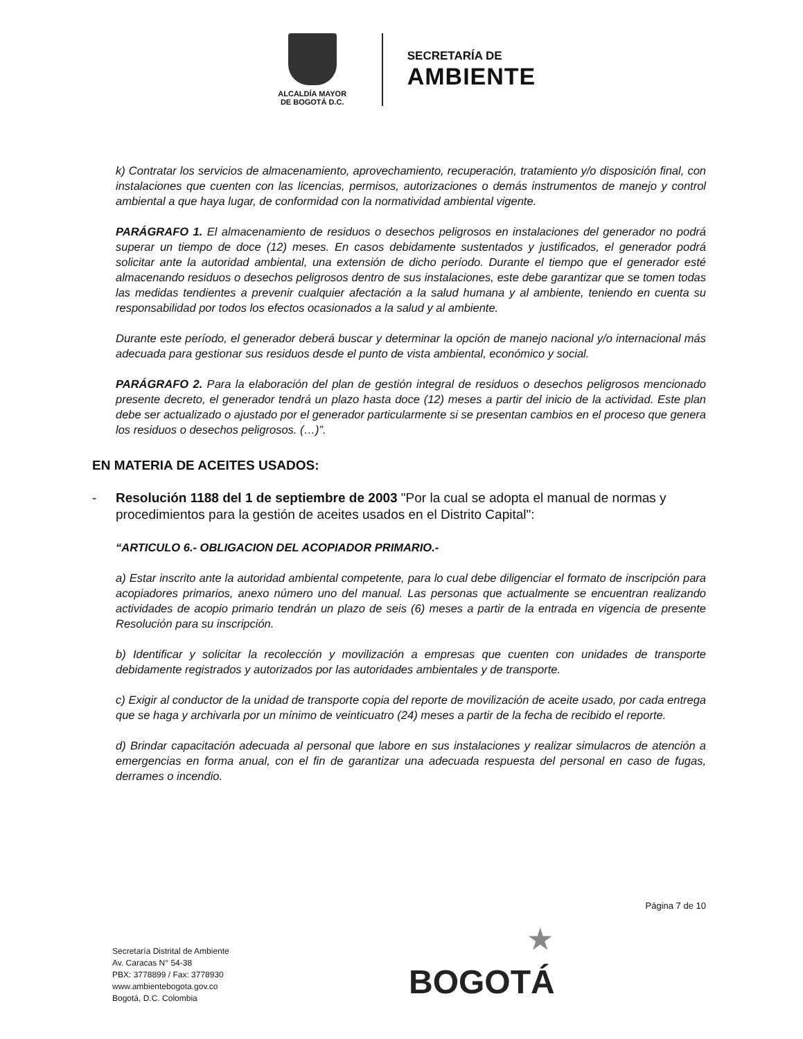ALCALDÍA MAYOR
DE BOGOTÁ D.C.
SECRETARÍA DE
AMBIENTE
k) Contratar los servicios de almacenamiento, aprovechamiento, recuperación, tratamiento y/o disposición final, con instalaciones que cuenten con las licencias, permisos, autorizaciones o demás instrumentos de manejo y control ambiental a que haya lugar, de conformidad con la normatividad ambiental vigente.
PARÁGRAFO 1. El almacenamiento de residuos o desechos peligrosos en instalaciones del generador no podrá superar un tiempo de doce (12) meses. En casos debidamente sustentados y justificados, el generador podrá solicitar ante la autoridad ambiental, una extensión de dicho período. Durante el tiempo que el generador esté almacenando residuos o desechos peligrosos dentro de sus instalaciones, este debe garantizar que se tomen todas las medidas tendientes a prevenir cualquier afectación a la salud humana y al ambiente, teniendo en cuenta su responsabilidad por todos los efectos ocasionados a la salud y al ambiente.
Durante este período, el generador deberá buscar y determinar la opción de manejo nacional y/o internacional más adecuada para gestionar sus residuos desde el punto de vista ambiental, económico y social.
PARÁGRAFO 2. Para la elaboración del plan de gestión integral de residuos o desechos peligrosos mencionado presente decreto, el generador tendrá un plazo hasta doce (12) meses a partir del inicio de la actividad. Este plan debe ser actualizado o ajustado por el generador particularmente si se presentan cambios en el proceso que genera los residuos o desechos peligrosos. (…)”.
EN MATERIA DE ACEITES USADOS:
- Resolución 1188 del 1 de septiembre de 2003 "Por la cual se adopta el manual de normas y procedimientos para la gestión de aceites usados en el Distrito Capital":
“ARTICULO 6.- OBLIGACION DEL ACOPIADOR PRIMARIO.-
a) Estar inscrito ante la autoridad ambiental competente, para lo cual debe diligenciar el formato de inscripción para acopiadores primarios, anexo número uno del manual. Las personas que actualmente se encuentran realizando actividades de acopio primario tendrán un plazo de seis (6) meses a partir de la entrada en vigencia de presente Resolución para su inscripción.
b) Identificar y solicitar la recolección y movilización a empresas que cuenten con unidades de transporte debidamente registrados y autorizados por las autoridades ambientales y de transporte.
c) Exigir al conductor de la unidad de transporte copia del reporte de movilización de aceite usado, por cada entrega que se haga y archivarla por un mínimo de veinticuatro (24) meses a partir de la fecha de recibido el reporte.
d) Brindar capacitación adecuada al personal que labore en sus instalaciones y realizar simulacros de atención a emergencias en forma anual, con el fin de garantizar una adecuada respuesta del personal en caso de fugas, derrames o incendio.
Página 7 de 10
Secretaría Distrital de Ambiente
Av. Caracas N° 54-38
PBX: 3778899 / Fax: 3778930
www.ambientebogota.gov.co
Bogotá, D.C. Colombia
★
BOGOTÁ